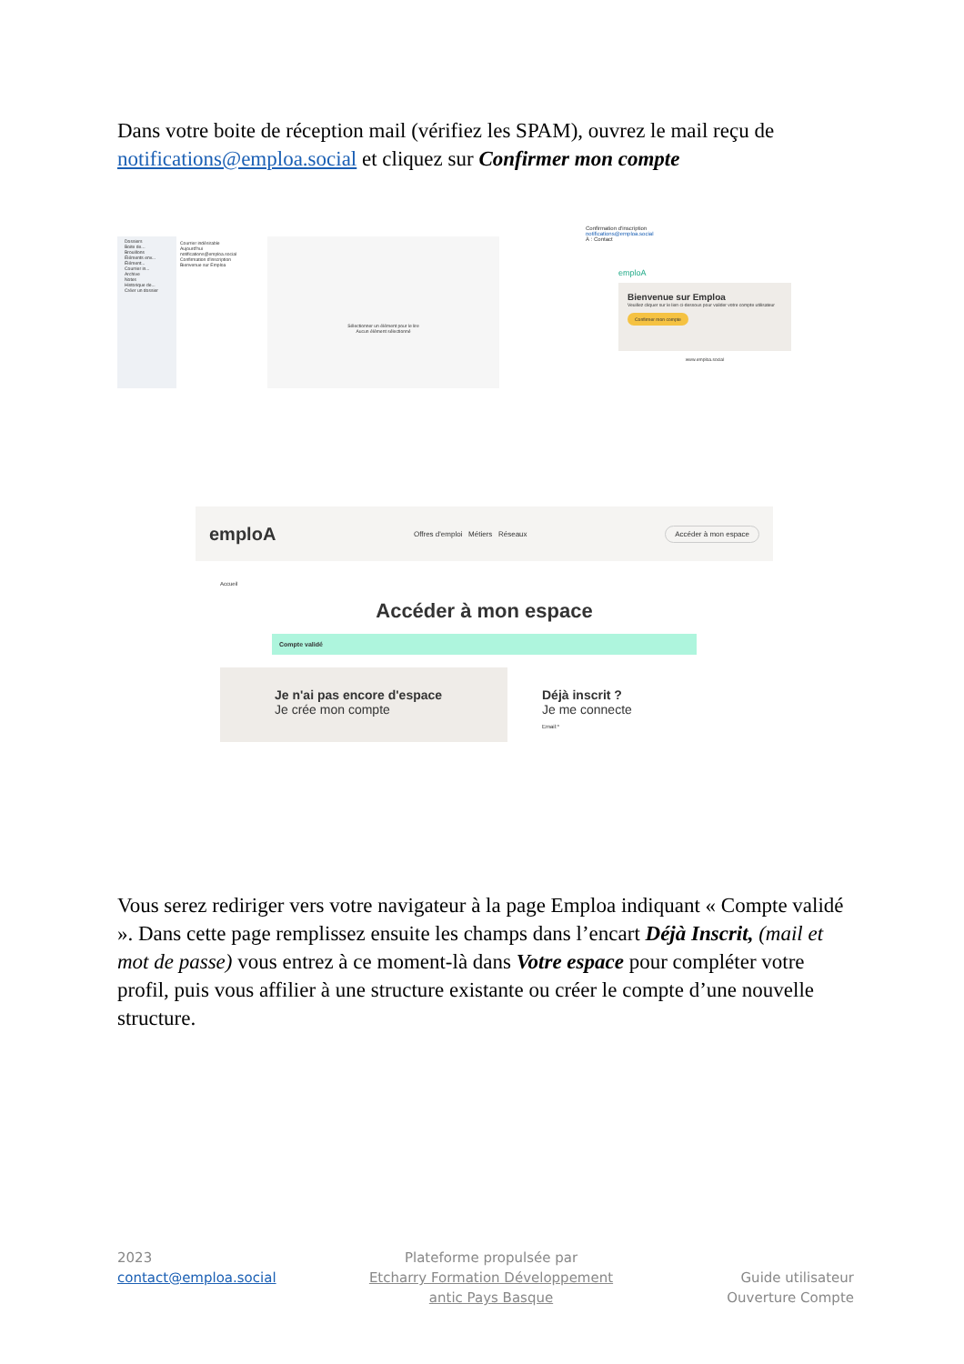Dans votre boite de réception mail (vérifiez les SPAM), ouvrez le mail reçu de notifications@emploa.social et cliquez sur Confirmer mon compte
Dossiers
Boite de...
Brouillons
Éléments env...
Élément...
Courrier in...
Archive
Notes
Historique de...
Créer un dossier
Courrier indésirable
Aujourd'hui
notifications@emploa.social
Confirmation d'inscription
Bienvenue sur Emploa
Sélectionner un élément pour le lire
Aucun élément sélectionné
Confirmation d'inscription
notifications@emploa.social
À : Contact
emploA
Bienvenue sur Emploa
Veuillez cliquer sur le lien ci-dessous pour valider votre compte utilisateur
Confirmer mon compte
www.emploa.social
emploA Offres d'emploi Métiers Réseaux Accéder à mon espace
Accueil
Accéder à mon espace
Compte validé
Je n'ai pas encore d'espace
Je crée mon compte
Déjà inscrit ?
Je me connecte
Email:*
Vous serez rediriger vers votre navigateur à la page Emploa indiquant « Compte validé ». Dans cette page remplissez ensuite les champs dans l’encart Déjà Inscrit, (mail et mot de passe) vous entrez à ce moment-là dans Votre espace pour compléter votre profil, puis vous affilier à une structure existante ou créer le compte d’une nouvelle structure.
2023
contact@emploa.social
Plateforme propulsée par
Etcharry Formation Développement antic Pays Basque
Guide utilisateur
Ouverture Compte